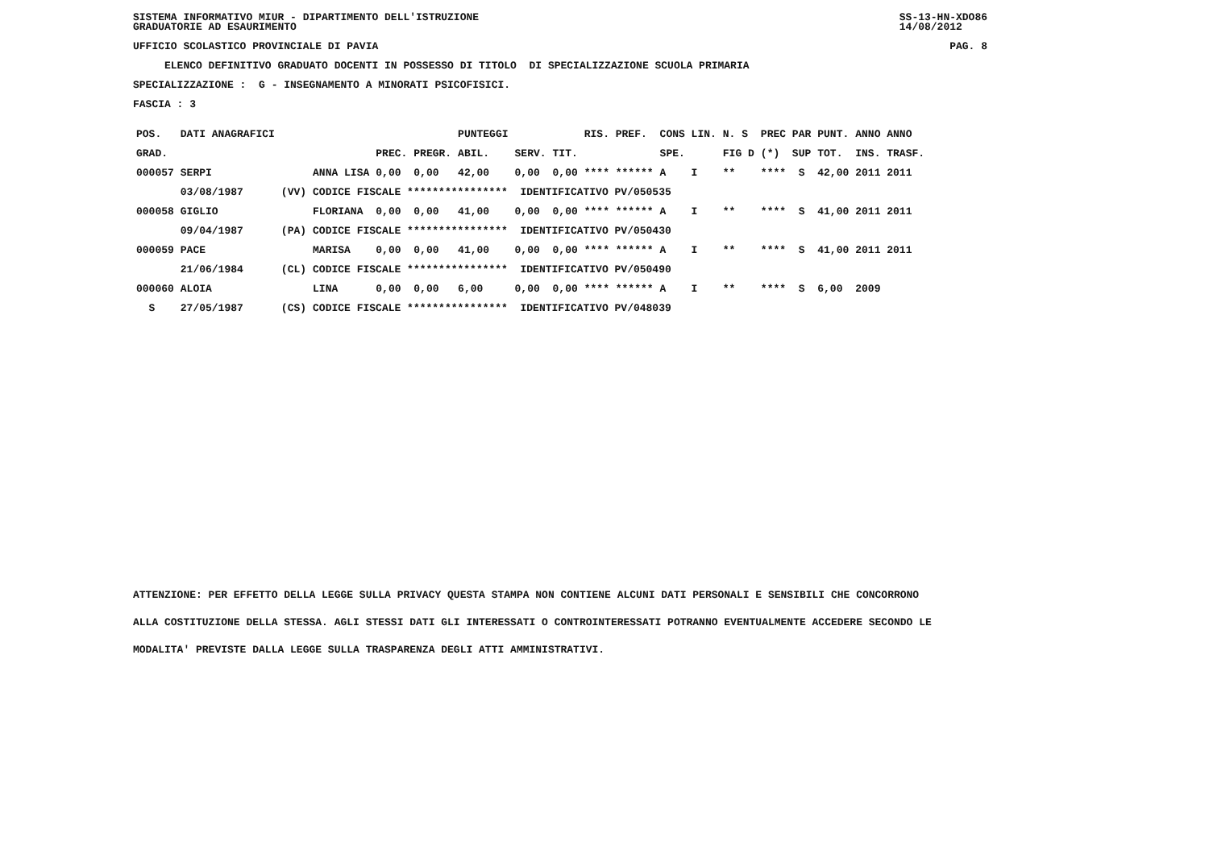SISTEMA INFORMATIVO MIUR - DIPARTIMENTO DELL'ISTRUZIONE
GRADUATORIE AD ESAURIMENTO SS-13-HN-XDO86
14/08/2012
UFFICIO SCOLASTICO PROVINCIALE DI PAVIA PAG. 8
ELENCO DEFINITIVO GRADUATO DOCENTI IN POSSESSO DI TITOLO DI SPECIALIZZAZIONE SCUOLA PRIMARIA
SPECIALIZZAZIONE : G - INSEGNAMENTO A MINORATI PSICOFISICI.
FASCIA : 3
| POS. | DATI ANAGRAFICI | | | | | PUNTEGGI | | | RIS. PREF. | CONS LIN. | N. S | PREC PAR | PUNT. | ANNO ANNO |
| --- | --- | --- | --- | --- | --- | --- | --- | --- | --- | --- | --- | --- | --- | --- |
| GRAD. | | | | PREC. | PREGR. | ABIL. | SERV. | TIT. | | SPE. | FIG D | (*) SUP | TOT. | INS. TRASF. |
| 000057 | SERPI | | ANNA LISA | 0,00 | 0,00 | 42,00 | 0,00 | 0,00 | **** ****** | A I | ** | **** S | 42,00 | 2011 2011 |
| | 03/08/1987 | (VV) | CODICE FISCALE **************** IDENTIFICATIVO PV/050535 | | | | | | | | | | | |
| 000058 | GIGLIO | | FLORIANA | 0,00 | 0,00 | 41,00 | 0,00 | 0,00 | **** ****** | A I | ** | **** S | 41,00 | 2011 2011 |
| | 09/04/1987 | (PA) | CODICE FISCALE **************** IDENTIFICATIVO PV/050430 | | | | | | | | | | | |
| 000059 | PACE | | MARISA | 0,00 | 0,00 | 41,00 | 0,00 | 0,00 | **** ****** | A I | ** | **** S | 41,00 | 2011 2011 |
| | 21/06/1984 | (CL) | CODICE FISCALE **************** IDENTIFICATIVO PV/050490 | | | | | | | | | | | |
| 000060 | ALOIA | | LINA | 0,00 | 0,00 | 6,00 | 0,00 | 0,00 | **** ****** | A I | ** | **** S | 6,00 | 2009 |
| S | 27/05/1987 | (CS) | CODICE FISCALE **************** IDENTIFICATIVO PV/048039 | | | | | | | | | | | |
ATTENZIONE: PER EFFETTO DELLA LEGGE SULLA PRIVACY QUESTA STAMPA NON CONTIENE ALCUNI DATI PERSONALI E SENSIBILI CHE CONCORRONO
ALLA COSTITUZIONE DELLA STESSA. AGLI STESSI DATI GLI INTERESSATI O CONTROINTERESSATI POTRANNO EVENTUALMENTE ACCEDERE SECONDO LE
MODALITA' PREVISTE DALLA LEGGE SULLA TRASPARENZA DEGLI ATTI AMMINISTRATIVI.